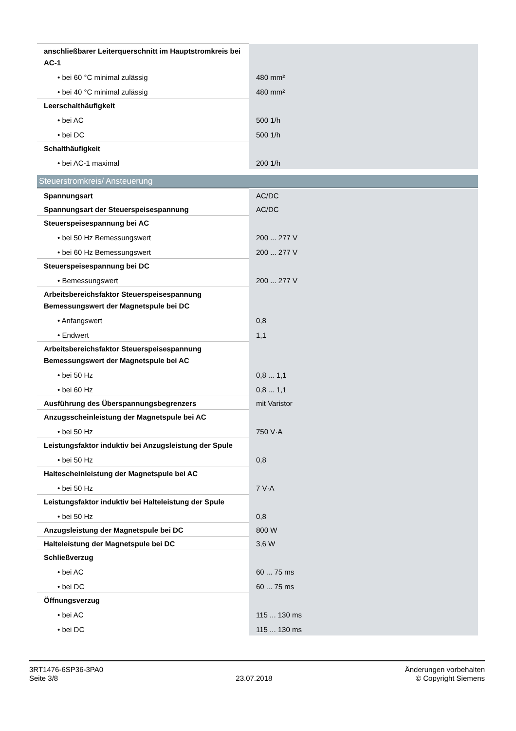| anschließbarer Leiterquerschnitt im Hauptstromkreis bei AC-1 | |
| • bei 60 °C minimal zulässig | 480 mm² |
| • bei 40 °C minimal zulässig | 480 mm² |
| Leerschalthäufigkeit | |
| • bei AC | 500 1/h |
| • bei DC | 500 1/h |
| Schalthäufigkeit | |
| • bei AC-1 maximal | 200 1/h |
Steuerstromkreis/ Ansteuerung
| Spannungsart | AC/DC |
| Spannungsart der Steuerspeisespannung | AC/DC |
| Steuerspeisespannung bei AC | |
| • bei 50 Hz Bemessungswert | 200 ... 277 V |
| • bei 60 Hz Bemessungswert | 200 ... 277 V |
| Steuerspeisespannung bei DC | |
| • Bemessungswert | 200 ... 277 V |
| Arbeitsbereichsfaktor Steuerspeisespannung Bemessungswert der Magnetspule bei DC | |
| • Anfangswert | 0,8 |
| • Endwert | 1,1 |
| Arbeitsbereichsfaktor Steuerspeisespannung Bemessungswert der Magnetspule bei AC | |
| • bei 50 Hz | 0,8 ... 1,1 |
| • bei 60 Hz | 0,8 ... 1,1 |
| Ausführung des Überspannungsbegrenzers | mit Varistor |
| Anzugsscheinleistung der Magnetspule bei AC | |
| • bei 50 Hz | 750 V·A |
| Leistungsfaktor induktiv bei Anzugsleistung der Spule | |
| • bei 50 Hz | 0,8 |
| Haltescheinleistung der Magnetspule bei AC | |
| • bei 50 Hz | 7 V·A |
| Leistungsfaktor induktiv bei Halteleistung der Spule | |
| • bei 50 Hz | 0,8 |
| Anzugsleistung der Magnetspule bei DC | 800 W |
| Halteleistung der Magnetspule bei DC | 3,6 W |
| Schließverzug | |
| • bei AC | 60 ... 75 ms |
| • bei DC | 60 ... 75 ms |
| Öffnungsverzug | |
| • bei AC | 115 ... 130 ms |
| • bei DC | 115 ... 130 ms |
3RT1476-6SP36-3PA0
Seite 3/8
23.07.2018
Änderungen vorbehalten
© Copyright Siemens